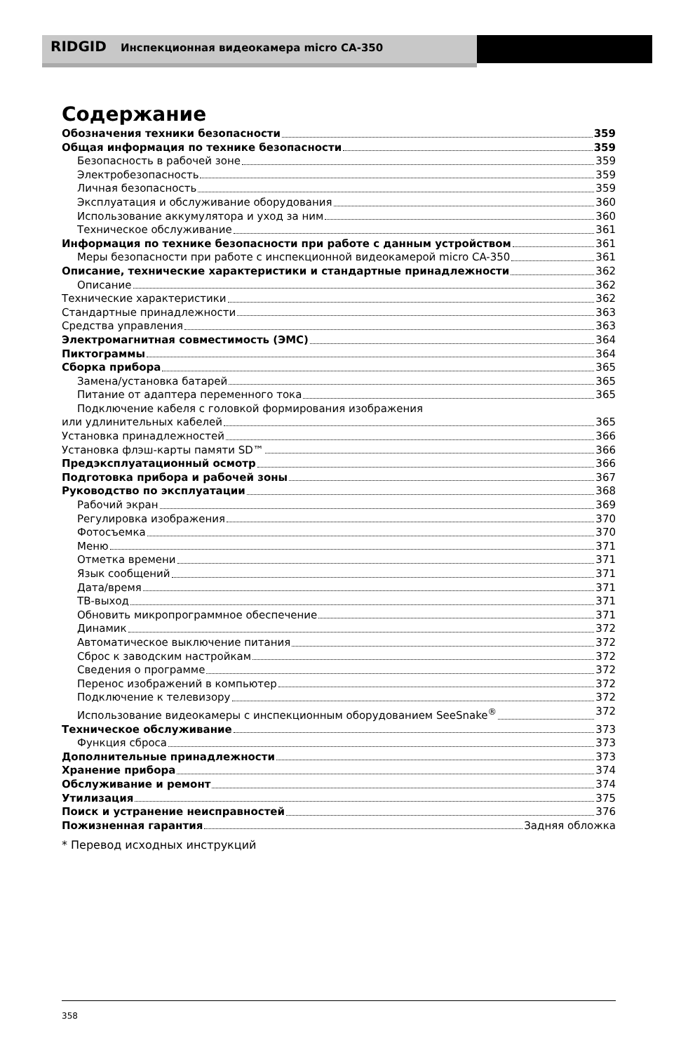RIDGID Инспекционная видеокамера micro CA-350
Содержание
Обозначения техники безопасности 359
Общая информация по технике безопасности 359
Безопасность в рабочей зоне 359
Электробезопасность 359
Личная безопасность 359
Эксплуатация и обслуживание оборудования 360
Использование аккумулятора и уход за ним 360
Техническое обслуживание 361
Информация по технике безопасности при работе с данным устройством 361
Меры безопасности при работе с инспекционной видеокамерой micro CA-350 361
Описание, технические характеристики и стандартные принадлежности 362
Описание 362
Технические характеристики 362
Стандартные принадлежности 363
Средства управления 363
Электромагнитная совместимость (ЭМС) 364
Пиктограммы 364
Сборка прибора 365
Замена/установка батарей 365
Питание от адаптера переменного тока 365
Подключение кабеля с головкой формирования изображения
или удлинительных кабелей 365
Установка принадлежностей 366
Установка флэш-карты памяти SD™ 366
Предэксплуатационный осмотр 366
Подготовка прибора и рабочей зоны 367
Руководство по эксплуатации 368
Рабочий экран 369
Регулировка изображения 370
Фотосъемка 370
Меню 371
Отметка времени 371
Язык сообщений 371
Дата/время 371
ТВ-выход 371
Обновить микропрограммное обеспечение 371
Динамик 372
Автоматическое выключение питания 372
Сброс к заводским настройкам 372
Сведения о программе 372
Перенос изображений в компьютер 372
Подключение к телевизору 372
Использование видеокамеры с инспекционным оборудованием SeeSnake<sup>®</sup> 372
Техническое обслуживание 373
Функция сброса 373
Дополнительные принадлежности 373
Хранение прибора 374
Обслуживание и ремонт 374
Утилизация 375
Поиск и устранение неисправностей 376
Пожизненная гарантия Задняя обложка
* Перевод исходных инструкций
358